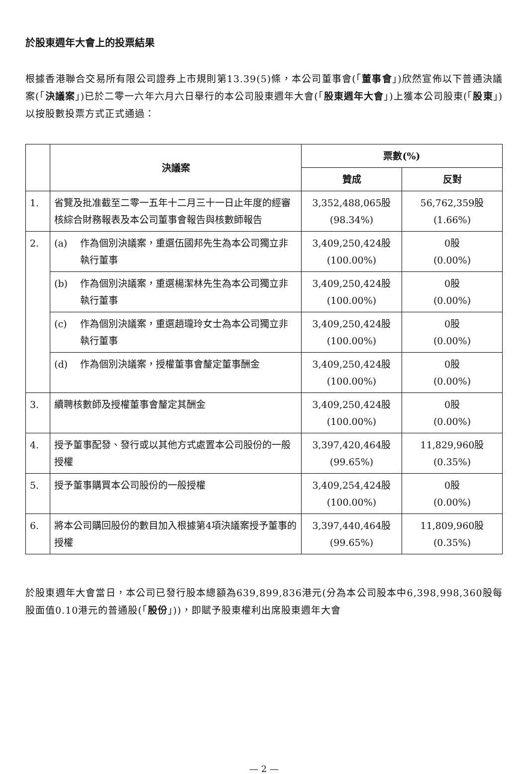於股東週年大會上的投票結果
根據香港聯合交易所有限公司證券上市規則第13.39(5)條，本公司董事會(「董事會」)欣然宣佈以下普通決議案(「決議案」)已於二零一六年六月六日舉行的本公司股東週年大會(「股東週年大會」)上獲本公司股東(「股東」)以按股數投票方式正式通過：
| | 決議案 | 票數(%) | |
| --- | --- | --- | --- |
| | | 贊成 | 反對 |
| 1. | 省覽及批准截至二零一五年十二月三十一日止年度的經審核綜合財務報表及本公司董事會報告與核數師報告 | 3,352,488,065股 (98.34%) | 56,762,359股 (1.66%) |
| 2. | (a) 作為個別決議案，重選伍國邦先生為本公司獨立非執行董事 | 3,409,250,424股 (100.00%) | 0股 (0.00%) |
| | (b) 作為個別決議案，重選楊潔林先生為本公司獨立非執行董事 | 3,409,250,424股 (100.00%) | 0股 (0.00%) |
| | (c) 作為個別決議案，重選趙瓏玲女士為本公司獨立非執行董事 | 3,409,250,424股 (100.00%) | 0股 (0.00%) |
| | (d) 作為個別決議案，授權董事會釐定董事酬金 | 3,409,250,424股 (100.00%) | 0股 (0.00%) |
| 3. | 續聘核數師及授權董事會釐定其酬金 | 3,409,250,424股 (100.00%) | 0股 (0.00%) |
| 4. | 授予董事配發、發行或以其他方式處置本公司股份的一般授權 | 3,397,420,464股 (99.65%) | 11,829,960股 (0.35%) |
| 5. | 授予董事購買本公司股份的一般授權 | 3,409,254,424股 (100.00%) | 0股 (0.00%) |
| 6. | 將本公司購回股份的數目加入根據第4項決議案授予董事的授權 | 3,397,440,464股 (99.65%) | 11,809,960股 (0.35%) |
於股東週年大會當日，本公司已發行股本總額為639,899,836港元(分為本公司股本中6,398,998,360股每股面值0.10港元的普通股(「股份」))，即賦予股東權利出席股東週年大會
— 2 —